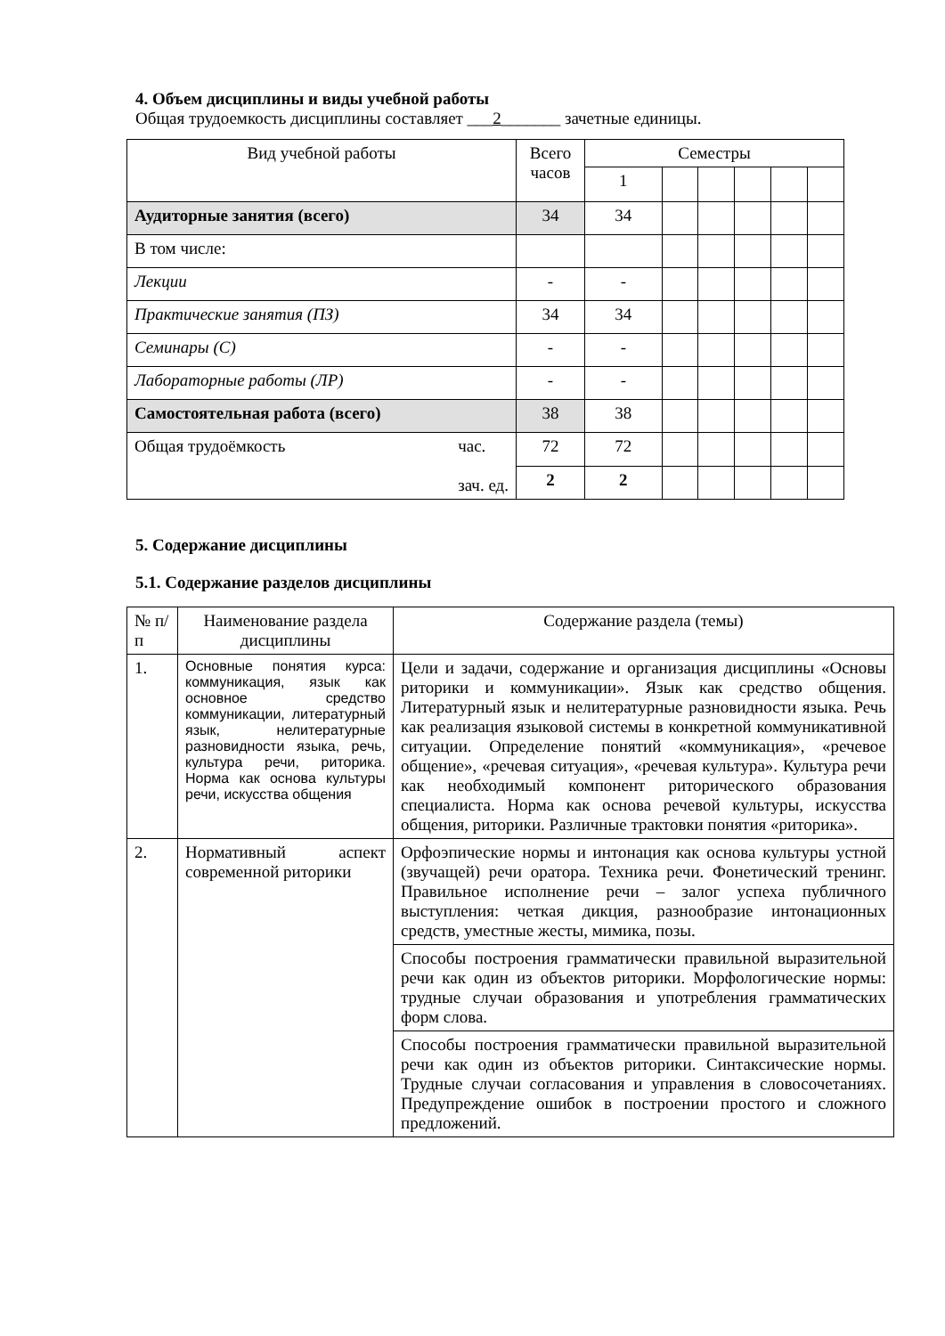4. Объем дисциплины и виды учебной работы
Общая трудоемкость дисциплины составляет ___2_______ зачетные единицы.
| Вид учебной работы | Всего часов | Семестры | | | | | |
| --- | --- | --- | --- | --- | --- | --- | --- |
| | | 1 | | | | | |
| Аудиторные занятия (всего) | 34 | 34 | | | | | |
| В том числе: | | | | | | | |
| Лекции | - | - | | | | | |
| Практические занятия (ПЗ) | 34 | 34 | | | | | |
| Семинары (С) | - | - | | | | | |
| Лабораторные работы (ЛР) | - | - | | | | | |
| Самостоятельная работа (всего) | 38 | 38 | | | | | |
| Общая трудоёмкость час. зач. ед. | 72 | 72 | | | | | |
| | 2 | 2 | | | | | |
5. Содержание дисциплины
5.1. Содержание разделов дисциплины
| № п/п | Наименование раздела дисциплины | Содержание раздела (темы) |
| --- | --- | --- |
| 1. | Основные понятия курса: коммуникация, язык как основное средство коммуникации, литературный язык, нелитературные разновидности языка, речь, культура речи, риторика. Норма как основа культуры речи, искусства общения | Цели и задачи, содержание и организация дисциплины «Основы риторики и коммуникации». Язык как средство общения. Литературный язык и нелитературные разновидности языка. Речь как реализация языковой системы в конкретной коммуникативной ситуации. Определение понятий «коммуникация», «речевое общение», «речевая ситуация», «речевая культура». Культура речи как необходимый компонент риторического образования специалиста. Норма как основа речевой культуры, искусства общения, риторики. Различные трактовки понятия «риторика». |
| 2. | Нормативный аспект современной риторики | Орфоэпические нормы и интонация как основа культуры устной (звучащей) речи оратора. Техника речи. Фонетический тренинг. Правильное исполнение речи – залог успеха публичного выступления: четкая дикция, разнообразие интонационных средств, уместные жесты, мимика, позы. |
| | | Способы построения грамматически правильной выразительной речи как один из объектов риторики. Морфологические нормы: трудные случаи образования и употребления грамматических форм слова. |
| | | Способы построения грамматически правильной выразительной речи как один из объектов риторики. Синтаксические нормы. Трудные случаи согласования и управления в словосочетаниях. Предупреждение ошибок в построении простого и сложного предложений. |